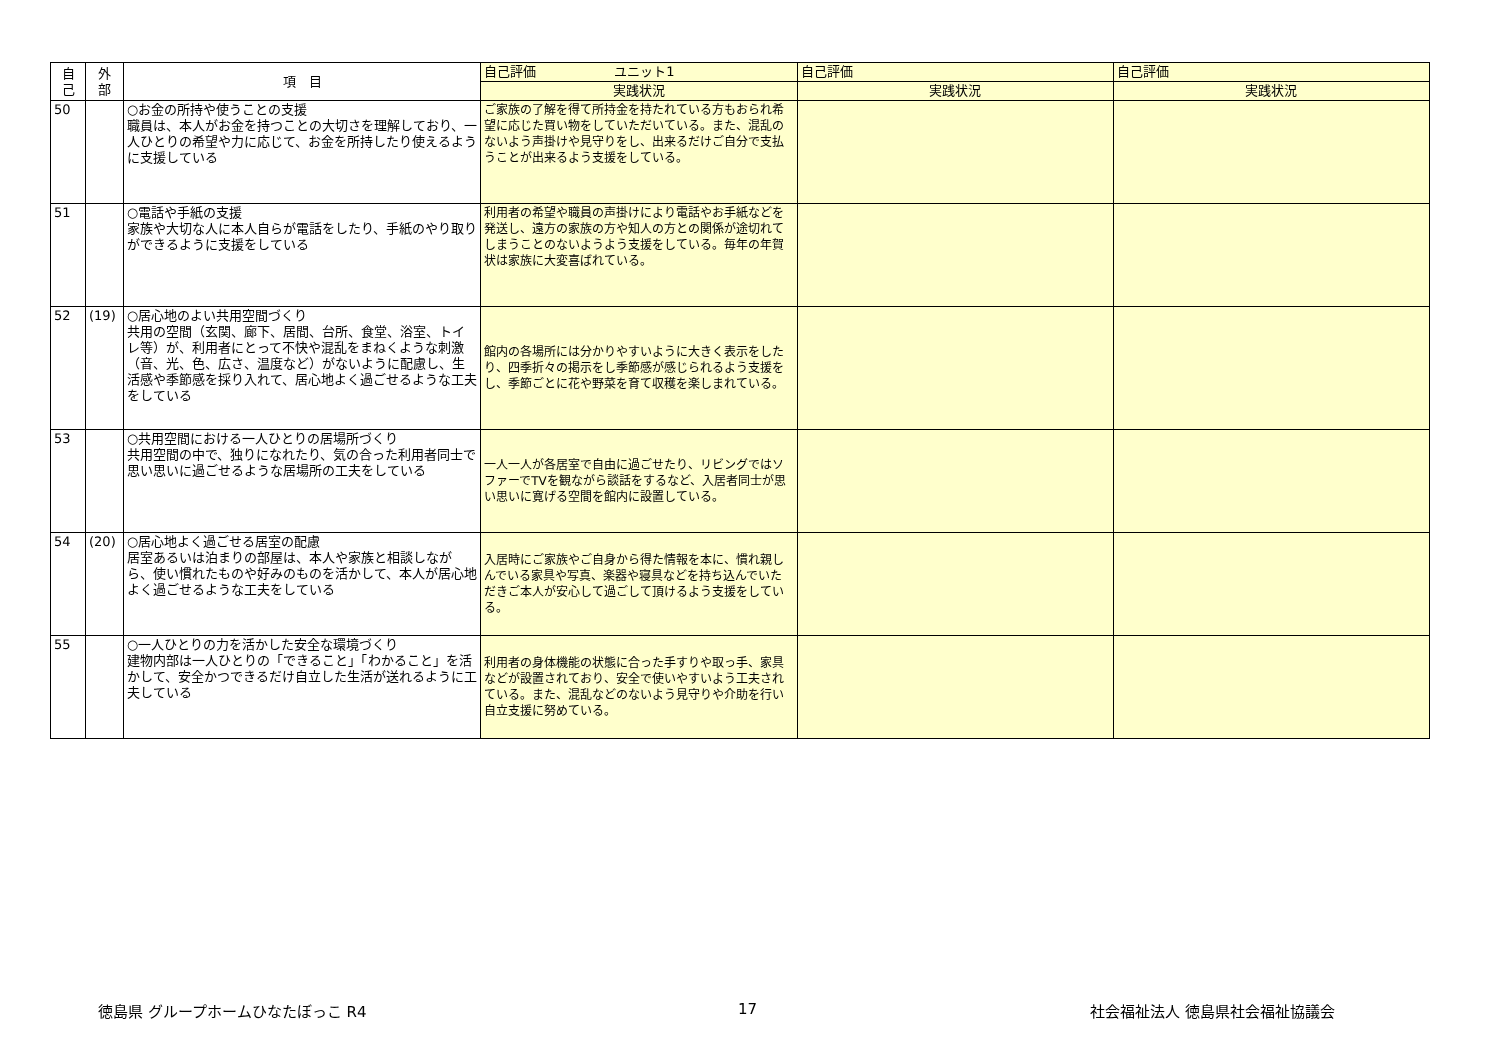| 自 己 | 外 部 | 項 目 | 自己評価 ユニット1 | 自己評価 | 自己評価 |
| --- | --- | --- | --- | --- | --- |
| | | | 実践状況 | 実践状況 | 実践状況 |
| 50 | | ○お金の所持や使うことの支援 職員は、本人がお金を持つことの大切さを理解しており、一人ひとりの希望や力に応じて、お金を所持したり使えるように支援している | ご家族の了解を得て所持金を持たれている方もおられ希望に応じた買い物をしていただいている。また、混乱のないよう声掛けや見守りをし、出来るだけご自分で支払うことが出来るよう支援をしている。 | | |
| 51 | | ○電話や手紙の支援 家族や大切な人に本人自らが電話をしたり、手紙のやり取りができるように支援をしている | 利用者の希望や職員の声掛けにより電話やお手紙などを発送し、遠方の家族の方や知人の方との関係が途切れてしまうことのないようよう支援をしている。毎年の年賀状は家族に大変喜ばれている。 | | |
| 52 | (19) | ○居心地のよい共用空間づくり 共用の空間（玄関、廊下、居間、台所、食堂、浴室、トイレ等）が、利用者にとって不快や混乱をまねくような刺激（音、光、色、広さ、温度など）がないように配慮し、生活感や季節感を採り入れて、居心地よく過ごせるような工夫をしている | 館内の各場所には分かりやすいように大きく表示をしたり、四季折々の掲示をし季節感が感じられるよう支援をし、季節ごとに花や野菜を育て収穫を楽しまれている。 | | |
| 53 | | ○共用空間における一人ひとりの居場所づくり 共用空間の中で、独りになれたり、気の合った利用者同士で思い思いに過ごせるような居場所の工夫をしている | 一人一人が各居室で自由に過ごせたり、リビングではソファーでTVを観ながら談話をするなど、入居者同士が思い思いに寛げる空間を館内に設置している。 | | |
| 54 | (20) | ○居心地よく過ごせる居室の配慮 居室あるいは泊まりの部屋は、本人や家族と相談しながら、使い慣れたものや好みのものを活かして、本人が居心地よく過ごせるような工夫をしている | 入居時にご家族やご自身から得た情報を本に、慣れ親しんでいる家具や写真、楽器や寝具などを持ち込んでいただきご本人が安心して過ごして頂けるよう支援をしている。 | | |
| 55 | | ○一人ひとりの力を活かした安全な環境づくり 建物内部は一人ひとりの「できること」「わかること」を活かして、安全かつできるだけ自立した生活が送れるように工夫している | 利用者の身体機能の状態に合った手すりや取っ手、家具などが設置されており、安全で使いやすいよう工夫されている。また、混乱などのないよう見守りや介助を行い自立支援に努めている。 | | |
徳島県 グループホームひなたぼっこ R4
17 社会福祉法人 徳島県社会福祉協議会